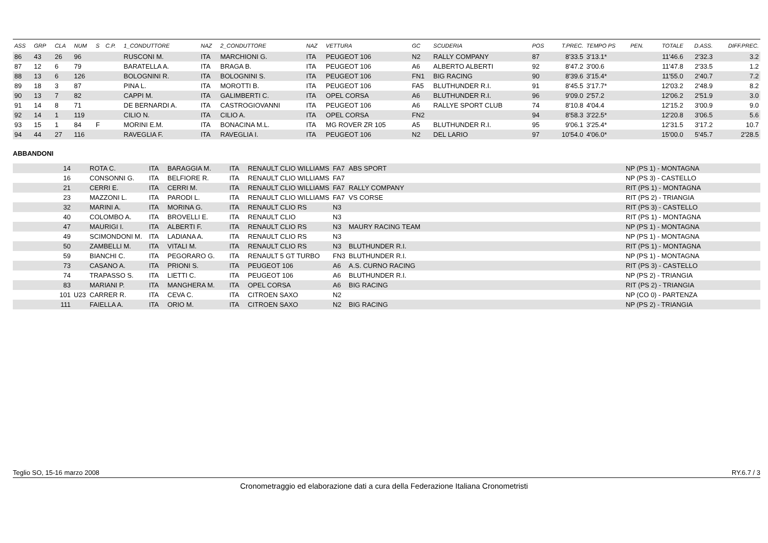| ASS | GRP | CLA | NUM | S | C.P. | 1_CONDUTTORE | NAZ | 2_CONDUTTORE | NAZ | VETTURA | GC | SCUDERIA | POS | T.PREC. | TEMPO PS | PEN. | TOTALE | D.ASS. | DIFF.PREC. |
| --- | --- | --- | --- | --- | --- | --- | --- | --- | --- | --- | --- | --- | --- | --- | --- | --- | --- | --- | --- |
| 86 | 43 | 26 | 96 | | | RUSCONI M. | ITA | MARCHIONI G. | ITA | PEUGEOT 106 | N2 | RALLY COMPANY | 87 | 8'33.5 | 3'13.1* | | 11'46.6 | 2'32.3 | 3.2 |
| 87 | 12 | 6 | 79 | | | BARATELLA A. | ITA | BRAGA B. | ITA | PEUGEOT 106 | A6 | ALBERTO ALBERTI | 92 | 8'47.2 | 3'00.6 | | 11'47.8 | 2'33.5 | 1.2 |
| 88 | 13 | 6 | 126 | | | BOLOGNINI R. | ITA | BOLOGNINI S. | ITA | PEUGEOT 106 | FN1 | BIG RACING | 90 | 8'39.6 | 3'15.4* | | 11'55.0 | 2'40.7 | 7.2 |
| 89 | 18 | 3 | 87 | | | PINA L. | ITA | MOROTTI B. | ITA | PEUGEOT 106 | FA5 | BLUTHUNDER R.I. | 91 | 8'45.5 | 3'17.7* | | 12'03.2 | 2'48.9 | 8.2 |
| 90 | 13 | 7 | 82 | | | CAPPI M. | ITA | GALIMBERTI C. | ITA | OPEL CORSA | A6 | BLUTHUNDER R.I. | 96 | 9'09.0 | 2'57.2 | | 12'06.2 | 2'51.9 | 3.0 |
| 91 | 14 | 8 | 71 | | | DE BERNARDI A. | ITA | CASTROGIOVANNI | ITA | PEUGEOT 106 | A6 | RALLYE SPORT CLUB | 74 | 8'10.8 | 4'04.4 | | 12'15.2 | 3'00.9 | 9.0 |
| 92 | 14 | 1 | 119 | | | CILIO N. | ITA | CILIO A. | ITA | OPEL CORSA | FN2 | | 94 | 8'58.3 | 3'22.5* | | 12'20.8 | 3'06.5 | 5.6 |
| 93 | 15 | 1 | 84 | F | | MORINI E.M. | ITA | BONACINA M.L. | ITA | MG ROVER ZR 105 | A5 | BLUTHUNDER R.I. | 95 | 9'06.1 | 3'25.4* | | 12'31.5 | 3'17.2 | 10.7 |
| 94 | 44 | 27 | 116 | | | RAVEGLIA F. | ITA | RAVEGLIA I. | ITA | PEUGEOT 106 | N2 | DEL LARIO | 97 | 10'54.0 | 4'06.0* | | 15'00.0 | 5'45.7 | 2'28.5 |
ABBANDONI
| 14 | | ROTA C. | ITA | BARAGGIA M. | ITA | RENAULT CLIO WILLIAMS | FA7 | ABS SPORT | NP (PS 1) - MONTAGNA |
| 16 | | CONSONNI G. | ITA | BELFIORE R. | ITA | RENAULT CLIO WILLIAMS | FA7 | | NP (PS 3) - CASTELLO |
| 21 | | CERRI E. | ITA | CERRI M. | ITA | RENAULT CLIO WILLIAMS | FA7 | RALLY COMPANY | RIT (PS 1) - MONTAGNA |
| 23 | | MAZZONI L. | ITA | PARODI L. | ITA | RENAULT CLIO WILLIAMS | FA7 | VS CORSE | RIT (PS 2) - TRIANGIA |
| 32 | | MARINI A. | ITA | MORINA G. | ITA | RENAULT CLIO RS | N3 | | RIT (PS 3) - CASTELLO |
| 40 | | COLOMBO A. | ITA | BROVELLI E. | ITA | RENAULT CLIO | N3 | | RIT (PS 1) - MONTAGNA |
| 47 | | MAURIGI I. | ITA | ALBERTI F. | ITA | RENAULT CLIO RS | N3 | MAURY RACING TEAM | NP (PS 1) - MONTAGNA |
| 49 | | SCIMONDONI M. | ITA | LADIANA A. | ITA | RENAULT CLIO RS | N3 | | NP (PS 1) - MONTAGNA |
| 50 | | ZAMBELLI M. | ITA | VITALI M. | ITA | RENAULT CLIO RS | N3 | BLUTHUNDER R.I. | RIT (PS 1) - MONTAGNA |
| 59 | | BIANCHI C. | ITA | PEGORARO G. | ITA | RENAULT 5 GT TURBO | FN3 | BLUTHUNDER R.I. | NP (PS 1) - MONTAGNA |
| 73 | | CASANO A. | ITA | PRIONI S. | ITA | PEUGEOT 106 | A6 | A.S. CURNO RACING | RIT (PS 3) - CASTELLO |
| 74 | | TRAPASSO S. | ITA | LIETTI C. | ITA | PEUGEOT 106 | A6 | BLUTHUNDER R.I. | NP (PS 2) - TRIANGIA |
| 83 | | MARIANI P. | ITA | MANGHERA M. | ITA | OPEL CORSA | A6 | BIG RACING | RIT (PS 2) - TRIANGIA |
| 101 | U23 | CARRER R. | ITA | CEVA C. | ITA | CITROEN SAXO | N2 | | NP (CO 0) - PARTENZA |
| 111 | | FAIELLA A. | ITA | ORIO M. | ITA | CITROEN SAXO | N2 | BIG RACING | NP (PS 2) - TRIANGIA |
Teglio SO, 15-16 marzo 2008 RY.6.7 / 3
Cronometraggio ed elaborazione dati a cura della Federazione Italiana Cronometristi